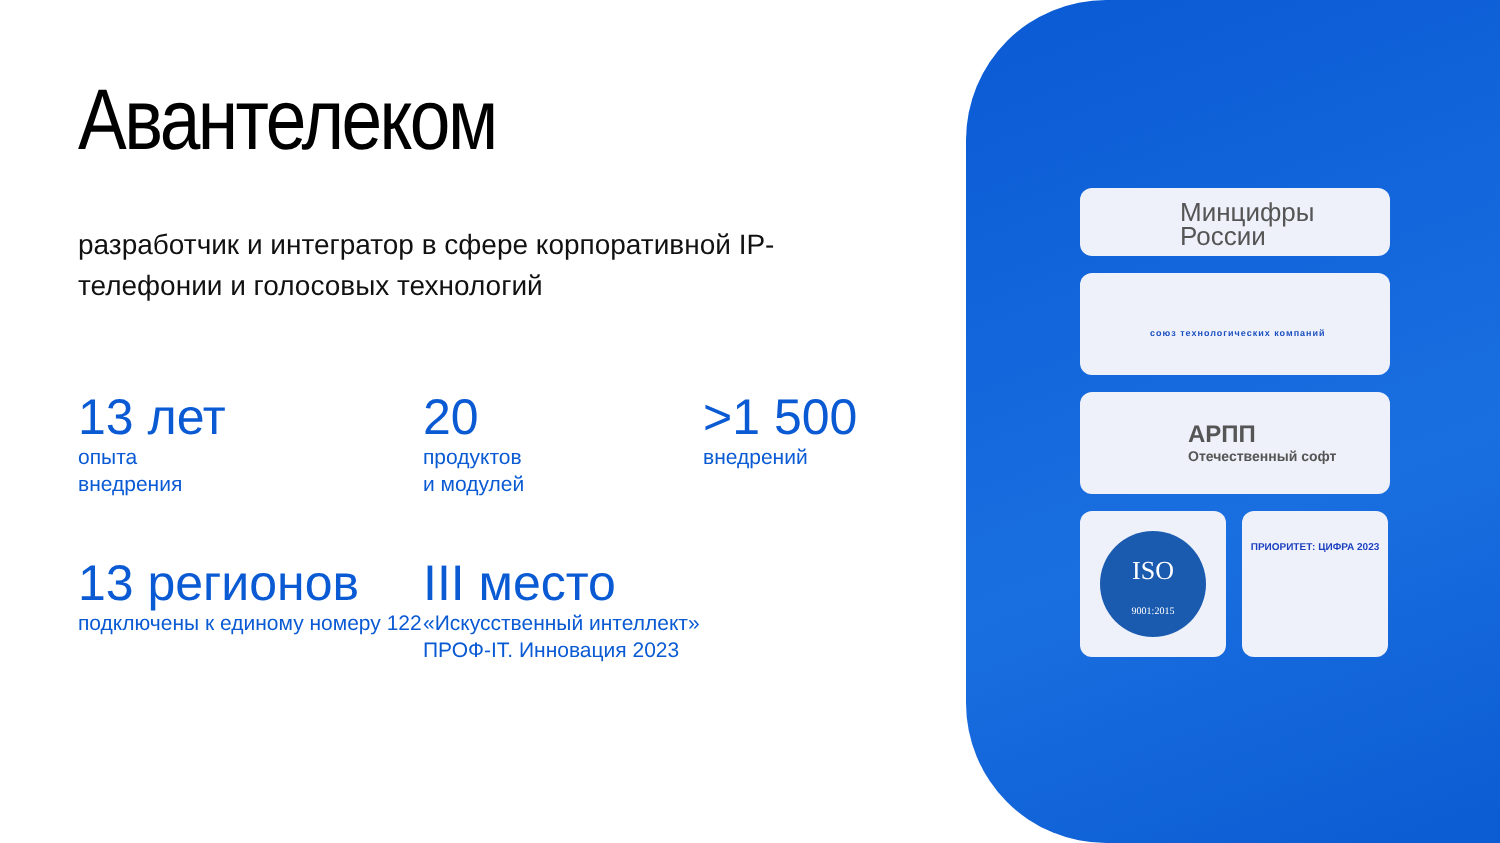Авантелеком
разработчик и интегратор в сфере корпоративной IP-телефонии и голосовых технологий
13 лет
опыта
внедрения
20
продуктов
и модулей
>1 500
внедрений
13 регионов
подключены к единому номеру 122
III место
«Искусственный интеллект»
ПРОФ-IT. Инновация 2023
Минцифры
России
союз технологических компаний
АРПП
Отечественный софт
ISO
9001:2015
ПРИОРИТЕТ: ЦИФРА 2023